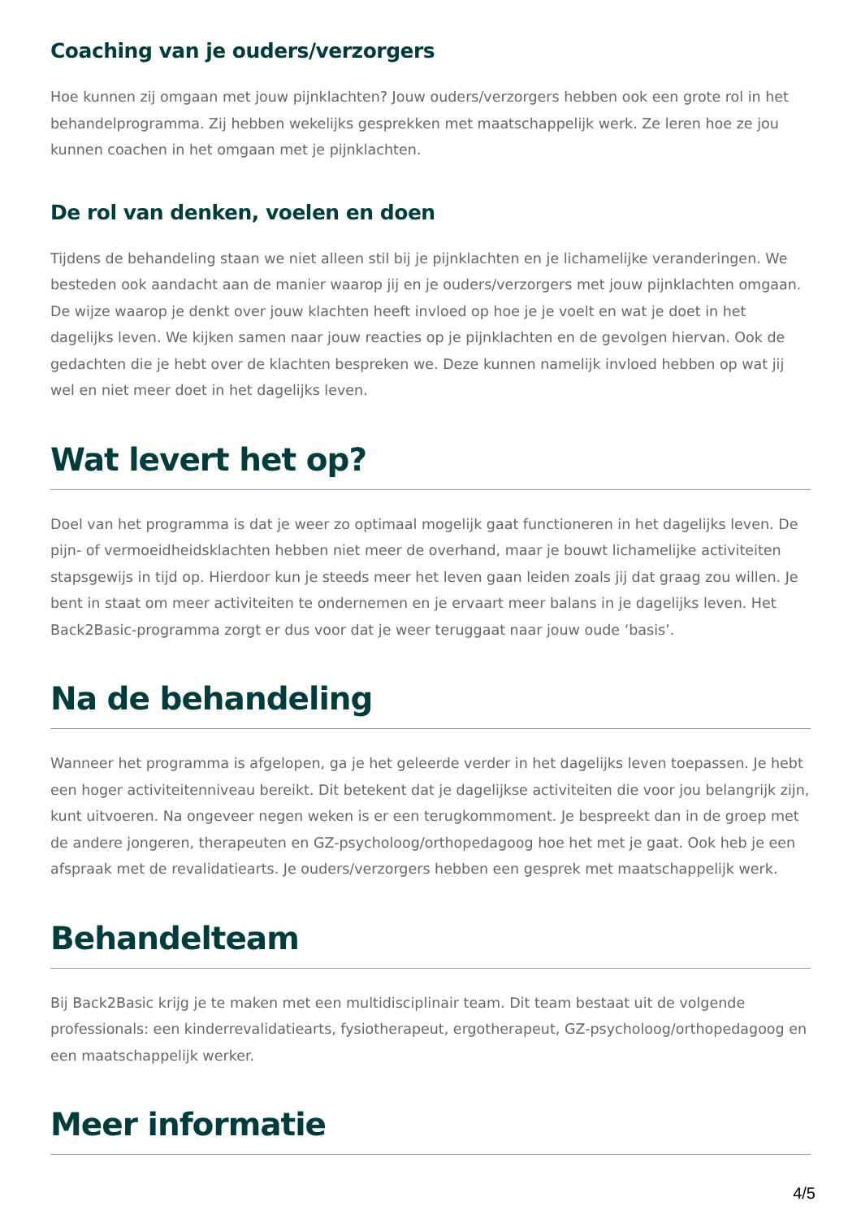Coaching van je ouders/verzorgers
Hoe kunnen zij omgaan met jouw pijnklachten? Jouw ouders/verzorgers hebben ook een grote rol in het behandelprogramma. Zij hebben wekelijks gesprekken met maatschappelijk werk. Ze leren hoe ze jou kunnen coachen in het omgaan met je pijnklachten.
De rol van denken, voelen en doen
Tijdens de behandeling staan we niet alleen stil bij je pijnklachten en je lichamelijke veranderingen. We besteden ook aandacht aan de manier waarop jij en je ouders/verzorgers met jouw pijnklachten omgaan. De wijze waarop je denkt over jouw klachten heeft invloed op hoe je je voelt en wat je doet in het dagelijks leven. We kijken samen naar jouw reacties op je pijnklachten en de gevolgen hiervan. Ook de gedachten die je hebt over de klachten bespreken we. Deze kunnen namelijk invloed hebben op wat jij wel en niet meer doet in het dagelijks leven.
Wat levert het op?
Doel van het programma is dat je weer zo optimaal mogelijk gaat functioneren in het dagelijks leven. De pijn- of vermoeidheidsklachten hebben niet meer de overhand, maar je bouwt lichamelijke activiteiten stapsgewijs in tijd op. Hierdoor kun je steeds meer het leven gaan leiden zoals jij dat graag zou willen. Je bent in staat om meer activiteiten te ondernemen en je ervaart meer balans in je dagelijks leven. Het Back2Basic-programma zorgt er dus voor dat je weer teruggaat naar jouw oude ‘basis’.
Na de behandeling
Wanneer het programma is afgelopen, ga je het geleerde verder in het dagelijks leven toepassen. Je hebt een hoger activiteitenniveau bereikt. Dit betekent dat je dagelijkse activiteiten die voor jou belangrijk zijn, kunt uitvoeren. Na ongeveer negen weken is er een terugkommoment. Je bespreekt dan in de groep met de andere jongeren, therapeuten en GZ-psycholoog/orthopedagoog hoe het met je gaat. Ook heb je een afspraak met de revalidatiearts. Je ouders/verzorgers hebben een gesprek met maatschappelijk werk.
Behandelteam
Bij Back2Basic krijg je te maken met een multidisciplinair team. Dit team bestaat uit de volgende professionals: een kinderrevalidatiearts, fysiotherapeut, ergotherapeut, GZ-psycholoog/orthopedagoog en een maatschappelijk werker.
Meer informatie
4/5